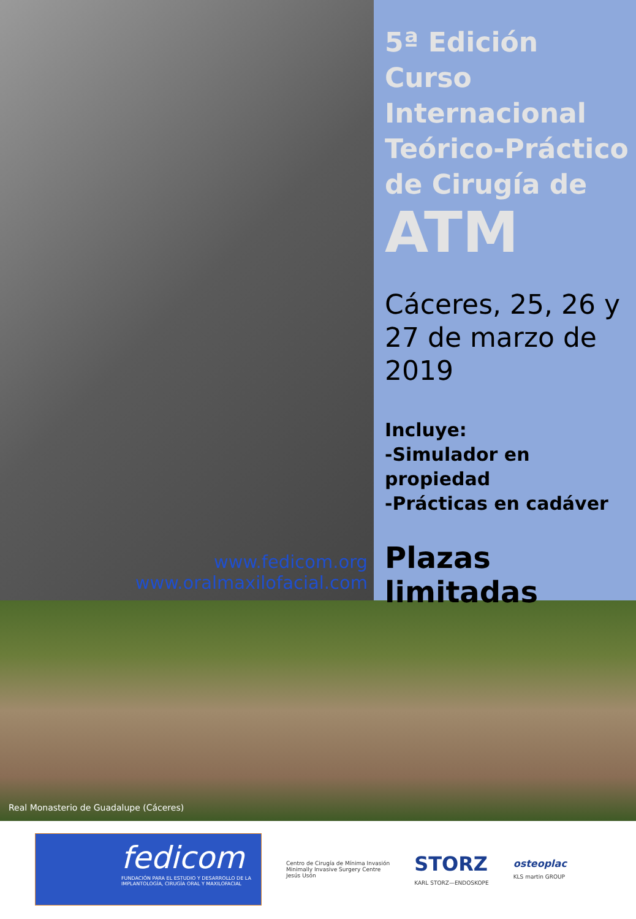www.fedicom.org
www.oralmaxilofacial.com
5ª Edición Curso Internacional Teórico-Práctico de Cirugía de
ATM
Cáceres, 25, 26 y 27 de marzo de 2019
Incluye:
-Simulador en propiedad
-Prácticas en cadáver
Plazas limitadas
Real Monasterio de Guadalupe (Cáceres)
fedicom
FUNDACIÓN PARA EL ESTUDIO Y DESARROLLO DE LA IMPLANTOLOGÍA, CIRUGÍA ORAL Y MAXILOFACIAL
Centro de Cirugía de Mínima Invasión
Minimally Invasive Surgery Centre
Jesús Usón
STORZ
KARL STORZ—ENDOSKOPE
osteoplac
KLS martin GROUP